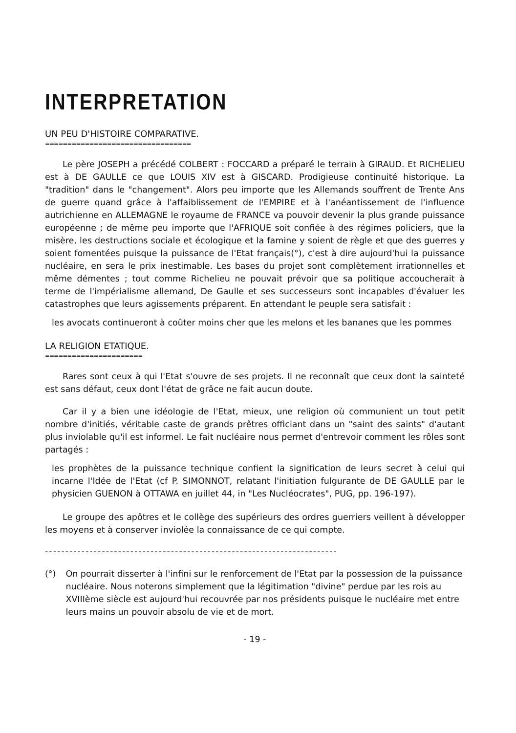INTERPRETATION
UN PEU D'HISTOIRE COMPARATIVE.
=================================
Le père JOSEPH a précédé COLBERT : FOCCARD a préparé le terrain à GIRAUD. Et RICHELIEU est à DE GAULLE ce que LOUIS XIV est à GISCARD. Prodigieuse continuité historique. La "tradition" dans le "changement". Alors peu importe que les Allemands souffrent de Trente Ans de guerre quand grâce à l'affaiblissement de l'EMPIRE et à l'anéantissement de l'influence autrichienne en ALLEMAGNE le royaume de FRANCE va pouvoir devenir la plus grande puissance européenne ; de même peu importe que l'AFRIQUE soit confiée à des régimes policiers, que la misère, les destructions sociale et écologique et la famine y soient de règle et que des guerres y soient fomentées puisque la puissance de l'Etat français(°), c'est à dire aujourd'hui la puissance nucléaire, en sera le prix inestimable. Les bases du projet sont complètement irrationnelles et même démentes ; tout comme Richelieu ne pouvait prévoir que sa politique accoucherait à terme de l'impérialisme allemand, De Gaulle et ses successeurs sont incapables d'évaluer les catastrophes que leurs agissements préparent. En attendant le peuple sera satisfait :
les avocats continueront à coûter moins cher que les melons et les bananes que les pommes
LA RELIGION ETATIQUE.
======================
Rares sont ceux à qui l'Etat s'ouvre de ses projets. Il ne reconnaît que ceux dont la sainteté est sans défaut, ceux dont l'état de grâce ne fait aucun doute.
Car il y a bien une idéologie de l'Etat, mieux, une religion où communient un tout petit nombre d'initiés, véritable caste de grands prêtres officiant dans un "saint des saints" d'autant plus inviolable qu'il est informel. Le fait nucléaire nous permet d'entrevoir comment les rôles sont partagés :
les prophètes de la puissance technique confient la signification de leurs secret à celui qui incarne l'Idée de l'Etat (cf P. SIMONNOT, relatant l'initiation fulgurante de DE GAULLE par le physicien GUENON à OTTAWA en juillet 44, in "Les Nucléocrates", PUG, pp. 196-197).
Le groupe des apôtres et le collège des supérieurs des ordres guerriers veillent à développer les moyens et à conserver inviolée la connaissance de ce qui compte.
------------------------------------------------------------------------
(°) On pourrait disserter à l'infini sur le renforcement de l'Etat par la possession de la puissance nucléaire. Nous noterons simplement que la légitimation "divine" perdue par les rois au XVIIIème siècle est aujourd'hui recouvrée par nos présidents puisque le nucléaire met entre leurs mains un pouvoir absolu de vie et de mort.
- 19 -